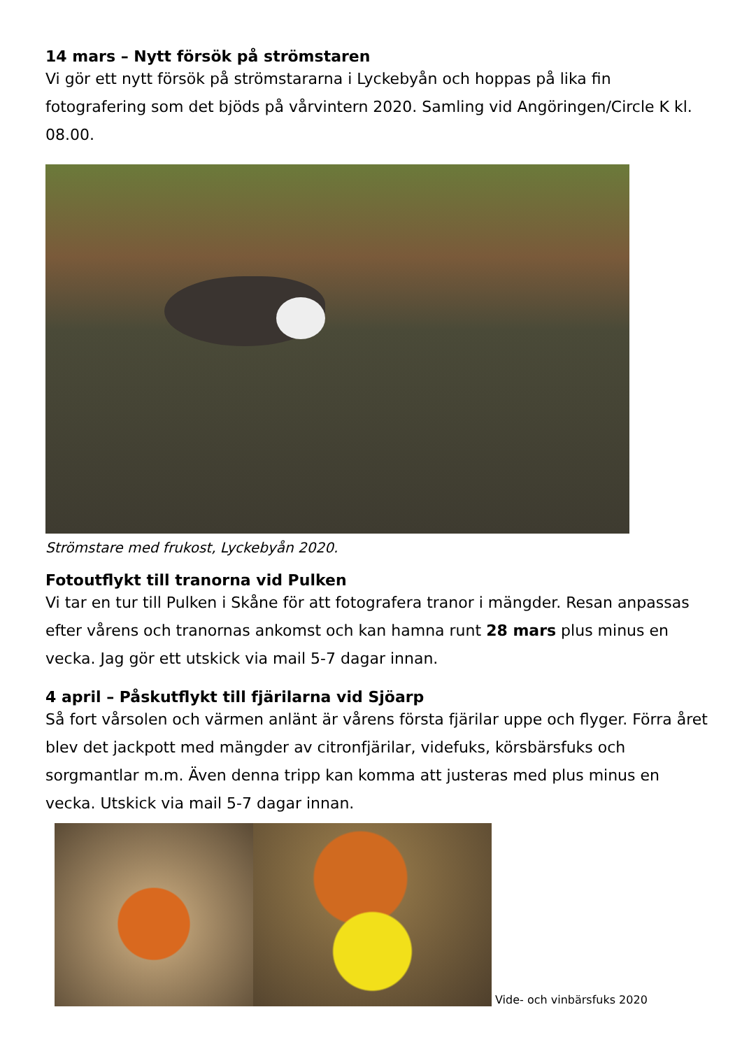14 mars – Nytt försök på strömstaren
Vi gör ett nytt försök på strömstararna i Lyckebyån och hoppas på lika fin fotografering som det bjöds på vårvintern 2020. Samling vid Angöringen/Circle K kl. 08.00.
Strömstare med frukost, Lyckebyån 2020.
Fotoutflykt till tranorna vid Pulken
Vi tar en tur till Pulken i Skåne för att fotografera tranor i mängder. Resan anpassas efter vårens och tranornas ankomst och kan hamna runt 28 mars plus minus en vecka. Jag gör ett utskick via mail 5-7 dagar innan.
4 april – Påskutflykt till fjärilarna vid Sjöarp
Så fort vårsolen och värmen anlänt är vårens första fjärilar uppe och flyger. Förra året blev det jackpott med mängder av citronfjärilar, videfuks, körsbärsfuks och sorgmantlar m.m. Även denna tripp kan komma att justeras med plus minus en vecka. Utskick via mail 5-7 dagar innan.
Vide- och vinbärsfuks 2020